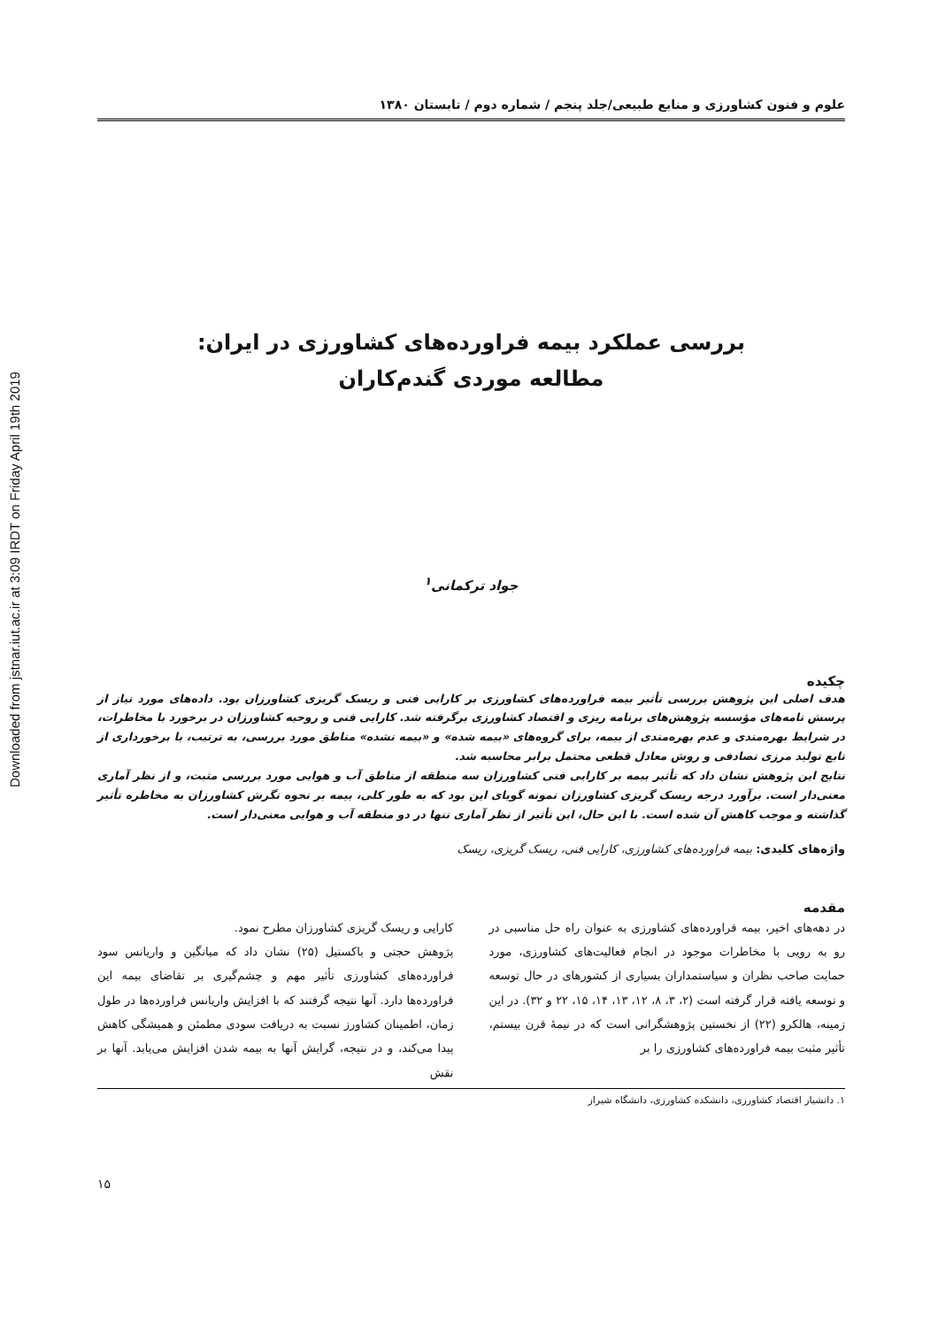Downloaded from jstnar.iut.ac.ir at 3:09 IRDT on Friday April 19th 2019
علوم و فنون کشاورزی و منابع طبیعی/جلد پنجم / شماره دوم / تابستان ۱۳۸۰
بررسی عملکرد بیمه فراورده‌های کشاورزی در ایران:
مطالعه موردی گندم‌کاران
جواد ترکمانی<sup>۱</sup>
چکیده
هدف اصلی این پژوهش بررسی تأثیر بیمه فراورده‌های کشاورزی بر کارایی فنی و ریسک گریزی کشاورزان بود. داده‌های مورد نیاز از پرسش نامه‌های مؤسسه پژوهش‌های برنامه ریزی و اقتصاد کشاورزی برگرفته شد. کارایی فنی و روحیه کشاورزان در برخورد با مخاطرات، در شرایط بهره‌مندی و عدم بهره‌مندی از بیمه، برای گروه‌های «بیمه شده» و «بیمه نشده» مناطق مورد بررسی، به ترتیب، با برخورداری از تابع تولید مرزی تصادفی و روش معادل قطعی محتمل برابر محاسبه شد.
نتایج این پژوهش نشان داد که تأثیر بیمه بر کارایی فنی کشاورزان سه منطقه از مناطق آب و هوایی مورد بررسی مثبت، و از نظر آماری معنی‌دار است. برآورد درجه ریسک گریزی کشاورزان نمونه گویای این بود که به طور کلی، بیمه بر نحوه نگرش کشاورزان به مخاطره تأثیر گذاشته و موجب کاهش آن شده است. با این حال، این تأثیر از نظر آماری تنها در دو منطقه آب و هوایی معنی‌دار است.
واژه‌های کلیدی: بیمه فراورده‌های کشاورزی، کارایی فنی، ریسک گریزی، ریسک
مقدمه
در دهه‌های اخیر، بیمه فراورده‌های کشاورزی به عنوان راه حل مناسبی در رو به رویی با مخاطرات موجود در انجام فعالیت‌های کشاورزی، مورد حمایت صاحب نظران و سیاستمداران بسیاری از کشورهای در حال توسعه و توسعه یافته قرار گرفته است (۲، ۳، ۸، ۱۲، ۱۳، ۱۴، ۱۵، ۲۲ و ۳۲). در این زمینه، هالکرو (۲۲) از نخستین پژوهشگرانی است که در نیمهٔ قرن بیستم، تأثیر مثبت بیمه فراورده‌های کشاورزی را بر
کارایی و ریسک گریزی کشاورزان مطرح نمود.
پژوهش حجتی و باکستیل (۲۵) نشان داد که میانگین و واریانس سود فراورده‌های کشاورزی تأثیر مهم و چشم‌گیری بر تقاضای بیمه این فراورده‌ها دارد. آنها نتیجه گرفتند که با افزایش واریانس فراورده‌ها در طول زمان، اطمینان کشاورز نسبت به دریافت سودی مطمئن و همیشگی کاهش پیدا می‌کند، و در نتیجه، گرایش آنها به بیمه شدن افزایش می‌یابد. آنها بر نقش
۱. دانشیار اقتصاد کشاورزی، دانشکده کشاورزی، دانشگاه شیراز
۱۵